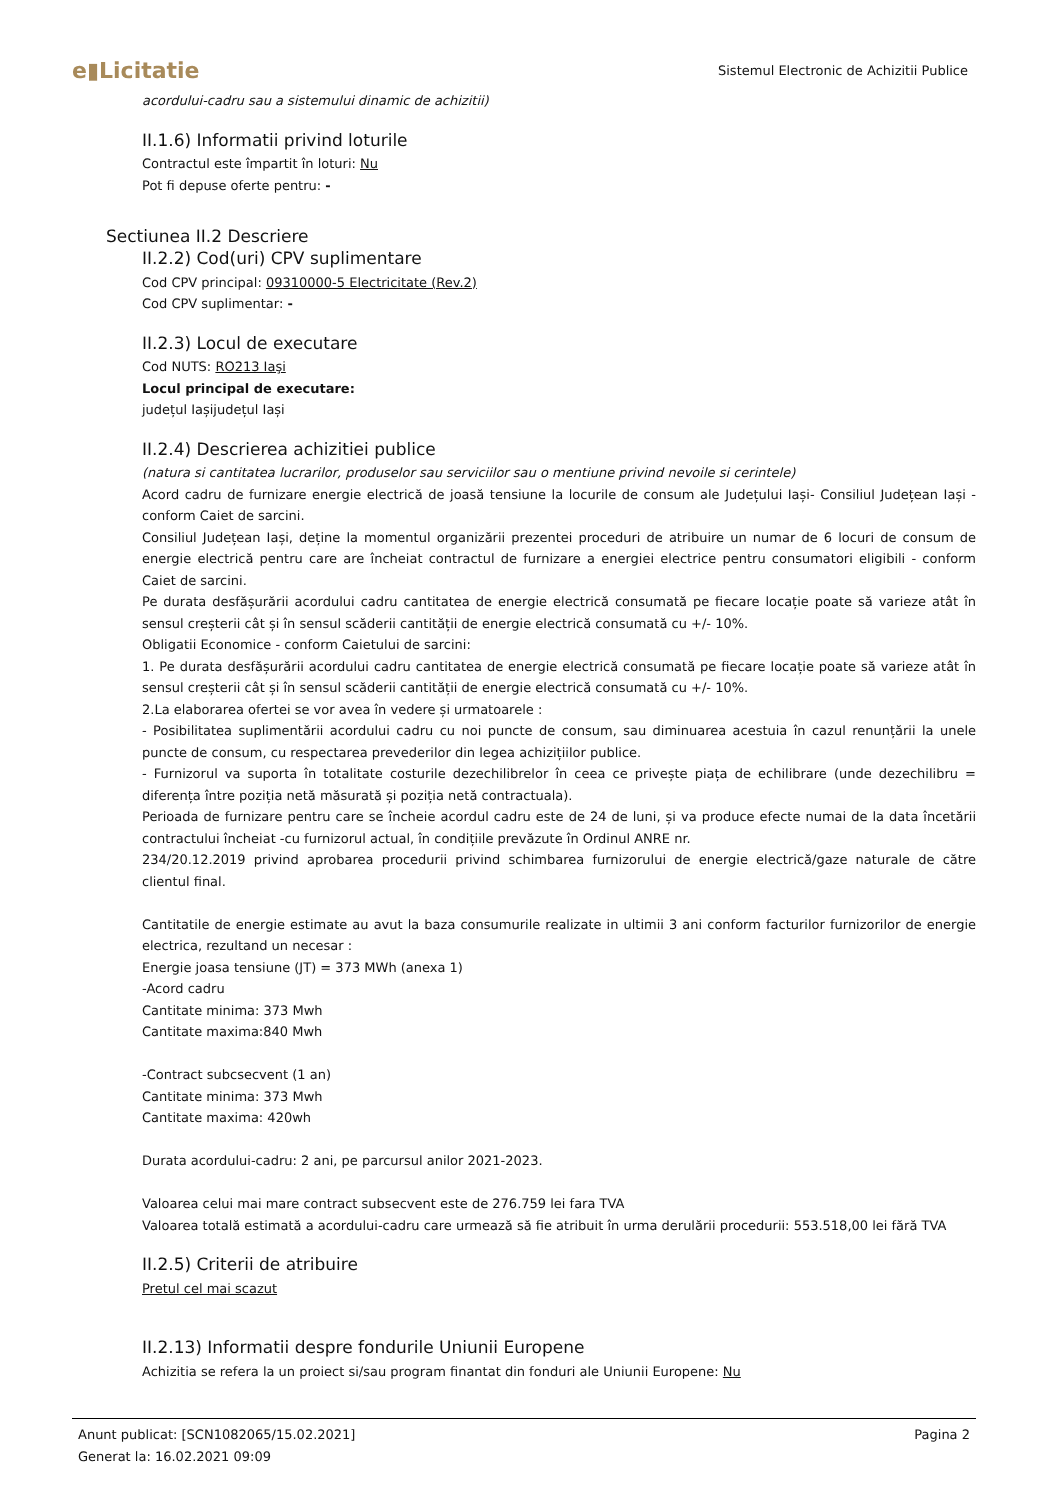e▮Licitatie
Sistemul Electronic de Achizitii Publice
acordului-cadru sau a sistemului dinamic de achizitii)
II.1.6) Informatii privind loturile
Contractul este împartit în loturi: Nu
Pot fi depuse oferte pentru: -
Sectiunea II.2 Descriere
II.2.2) Cod(uri) CPV suplimentare
Cod CPV principal: 09310000-5 Electricitate (Rev.2)
Cod CPV suplimentar: -
II.2.3) Locul de executare
Cod NUTS: RO213 Iaşi
Locul principal de executare:
județul Iașijudețul Iași
II.2.4) Descrierea achizitiei publice
(natura si cantitatea lucrarilor, produselor sau serviciilor sau o mentiune privind nevoile si cerintele)
Acord cadru de furnizare energie electrică de joasă tensiune la locurile de consum ale Județului Iași- Consiliul Județean Iași - conform Caiet de sarcini.
Consiliul Județean Iași, deține la momentul organizării prezentei proceduri de atribuire un numar de 6 locuri de consum de energie electrică pentru care are încheiat contractul de furnizare a energiei electrice pentru consumatori eligibili - conform Caiet de sarcini.
Pe durata desfășurării acordului cadru cantitatea de energie electrică consumată pe fiecare locație poate să varieze atât în sensul creșterii cât și în sensul scăderii cantității de energie electrică consumată cu +/- 10%.
Obligatii Economice - conform Caietului de sarcini:
1. Pe durata desfășurării acordului cadru cantitatea de energie electrică consumată pe fiecare locație poate să varieze atât în sensul creșterii cât și în sensul scăderii cantității de energie electrică consumată cu +/- 10%.
2.La elaborarea ofertei se vor avea în vedere și urmatoarele :
- Posibilitatea suplimentării acordului cadru cu noi puncte de consum, sau diminuarea acestuia în cazul renunțării la unele puncte de consum, cu respectarea prevederilor din legea achizițiilor publice.
- Furnizorul va suporta în totalitate costurile dezechilibrelor în ceea ce privește piața de echilibrare (unde dezechilibru = diferența între poziția netă măsurată și poziția netă contractuala).
Perioada de furnizare pentru care se încheie acordul cadru este de 24 de luni, și va produce efecte numai de la data încetării contractului încheiat -cu furnizorul actual, în condițiile prevăzute în Ordinul ANRE nr.
234/20.12.2019 privind aprobarea procedurii privind schimbarea furnizorului de energie electrică/gaze naturale de către clientul final.
Cantitatile de energie estimate au avut la baza consumurile realizate in ultimii 3 ani conform facturilor furnizorilor de energie electrica, rezultand un necesar :
Energie joasa tensiune (JT) = 373 MWh (anexa 1)
-Acord cadru
Cantitate minima: 373 Mwh
Cantitate maxima:840 Mwh
-Contract subcsecvent (1 an)
Cantitate minima: 373 Mwh
Cantitate maxima: 420wh
Durata acordului-cadru: 2 ani, pe parcursul anilor 2021-2023.
Valoarea celui mai mare contract subsecvent este de 276.759 lei fara TVA
Valoarea totală estimată a acordului-cadru care urmează să fie atribuit în urma derulării procedurii: 553.518,00 lei fără TVA
II.2.5) Criterii de atribuire
Pretul cel mai scazut
II.2.13) Informatii despre fondurile Uniunii Europene
Achizitia se refera la un proiect si/sau program finantat din fonduri ale Uniunii Europene: Nu
Anunt publicat: [SCN1082065/15.02.2021] Pagina 2
Generat la: 16.02.2021 09:09